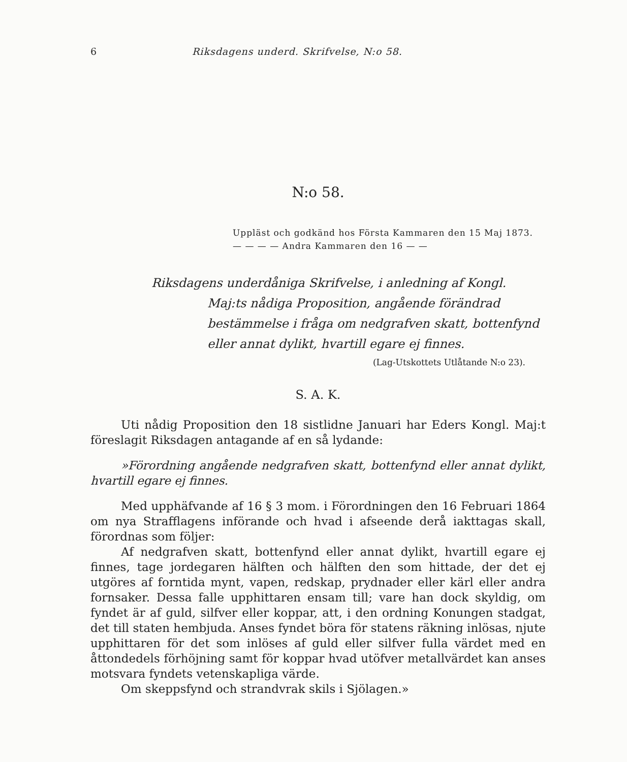6 Riksdagens underd. Skrifvelse, N:o 58.
N:o 58.
Uppläst och godkänd hos Första Kammaren den 15 Maj 1873.
— — — — Andra Kammaren den 16 — —
Riksdagens underdåniga Skrifvelse, i anledning af Kongl. Maj:ts nådiga Proposition, angående förändrad bestämmelse i fråga om nedgrafven skatt, bottenfynd eller annat dylikt, hvartill egare ej finnes.
(Lag-Utskottets Utlåtande N:o 23).
S. A. K.
Uti nådig Proposition den 18 sistlidne Januari har Eders Kongl. Maj:t föreslagit Riksdagen antagande af en så lydande:
»Förordning angående nedgrafven skatt, bottenfynd eller annat dylikt, hvartill egare ej finnes.
Med upphäfvande af 16 § 3 mom. i Förordningen den 16 Februari 1864 om nya Strafflagens införande och hvad i afseende derå iakttagas skall, förordnas som följer:
Af nedgrafven skatt, bottenfynd eller annat dylikt, hvartill egare ej finnes, tage jordegaren hälften och hälften den som hittade, der det ej utgöres af forntida mynt, vapen, redskap, prydnader eller kärl eller andra fornsaker. Dessa falle upphittaren ensam till; vare han dock skyldig, om fyndet är af guld, silfver eller koppar, att, i den ordning Konungen stadgat, det till staten hembjuda. Anses fyndet böra för statens räkning inlösas, njute upphittaren för det som inlöses af guld eller silfver fulla värdet med en åttondedels förhöjning samt för koppar hvad utöfver metallvärdet kan anses motsvara fyndets vetenskapliga värde.
Om skeppsfynd och strandvrak skils i Sjölagen.»